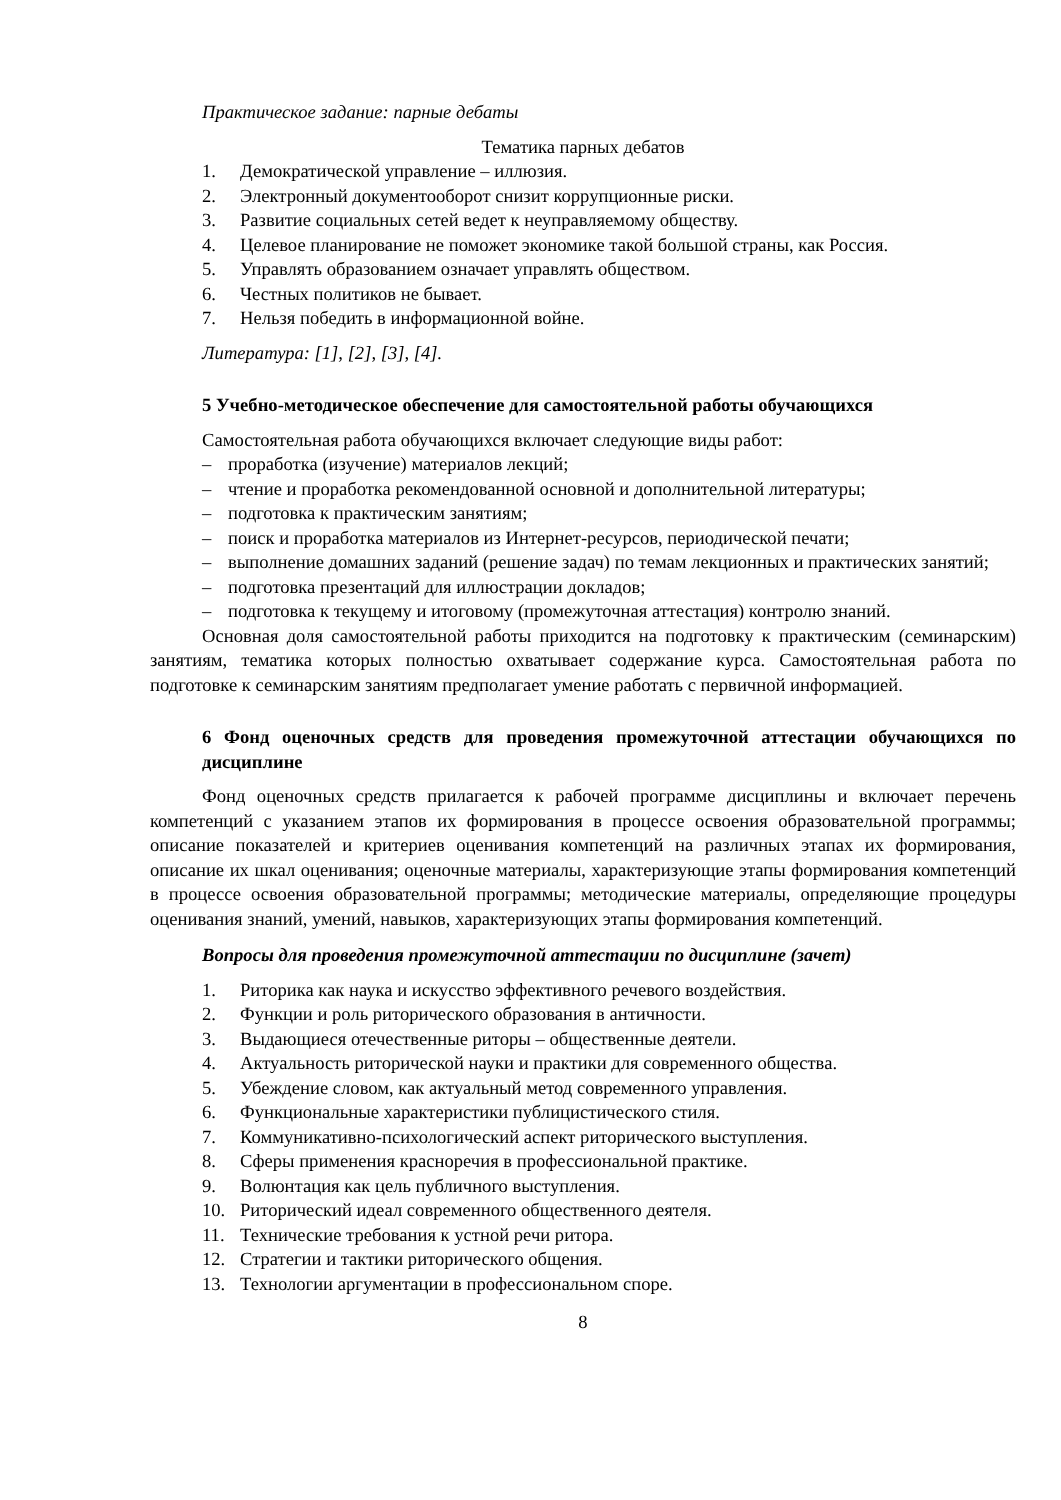Практическое задание: парные дебаты
Тематика парных дебатов
1. Демократической управление – иллюзия.
2. Электронный документооборот снизит коррупционные риски.
3. Развитие социальных сетей ведет к неуправляемому обществу.
4. Целевое планирование не поможет экономике такой большой страны, как Россия.
5. Управлять образованием означает управлять обществом.
6. Честных политиков не бывает.
7. Нельзя победить в информационной войне.
Литература: [1], [2], [3], [4].
5 Учебно-методическое обеспечение для самостоятельной работы обучающихся
Самостоятельная работа обучающихся включает следующие виды работ:
– проработка (изучение) материалов лекций;
– чтение и проработка рекомендованной основной и дополнительной литературы;
– подготовка к практическим занятиям;
– поиск и проработка материалов из Интернет-ресурсов, периодической печати;
– выполнение домашних заданий (решение задач) по темам лекционных и практических занятий;
– подготовка презентаций для иллюстрации докладов;
– подготовка к текущему и итоговому (промежуточная аттестация) контролю знаний.
Основная доля самостоятельной работы приходится на подготовку к практическим (семинарским) занятиям, тематика которых полностью охватывает содержание курса. Самостоятельная работа по подготовке к семинарским занятиям предполагает умение работать с первичной информацией.
6 Фонд оценочных средств для проведения промежуточной аттестации обучающихся по дисциплине
Фонд оценочных средств прилагается к рабочей программе дисциплины и включает перечень компетенций с указанием этапов их формирования в процессе освоения образовательной программы; описание показателей и критериев оценивания компетенций на различных этапах их формирования, описание их шкал оценивания; оценочные материалы, характеризующие этапы формирования компетенций в процессе освоения образовательной программы; методические материалы, определяющие процедуры оценивания знаний, умений, навыков, характеризующих этапы формирования компетенций.
Вопросы для проведения промежуточной аттестации по дисциплине (зачет)
1. Риторика как наука и искусство эффективного речевого воздействия.
2. Функции и роль риторического образования в античности.
3. Выдающиеся отечественные риторы – общественные деятели.
4. Актуальность риторической науки и практики для современного общества.
5. Убеждение словом, как актуальный метод современного управления.
6. Функциональные характеристики публицистического стиля.
7. Коммуникативно-психологический аспект риторического выступления.
8. Сферы применения красноречия в профессиональной практике.
9. Волюнтация как цель публичного выступления.
10. Риторический идеал современного общественного деятеля.
11. Технические требования к устной речи ритора.
12. Стратегии и тактики риторического общения.
13. Технологии аргументации в профессиональном споре.
8